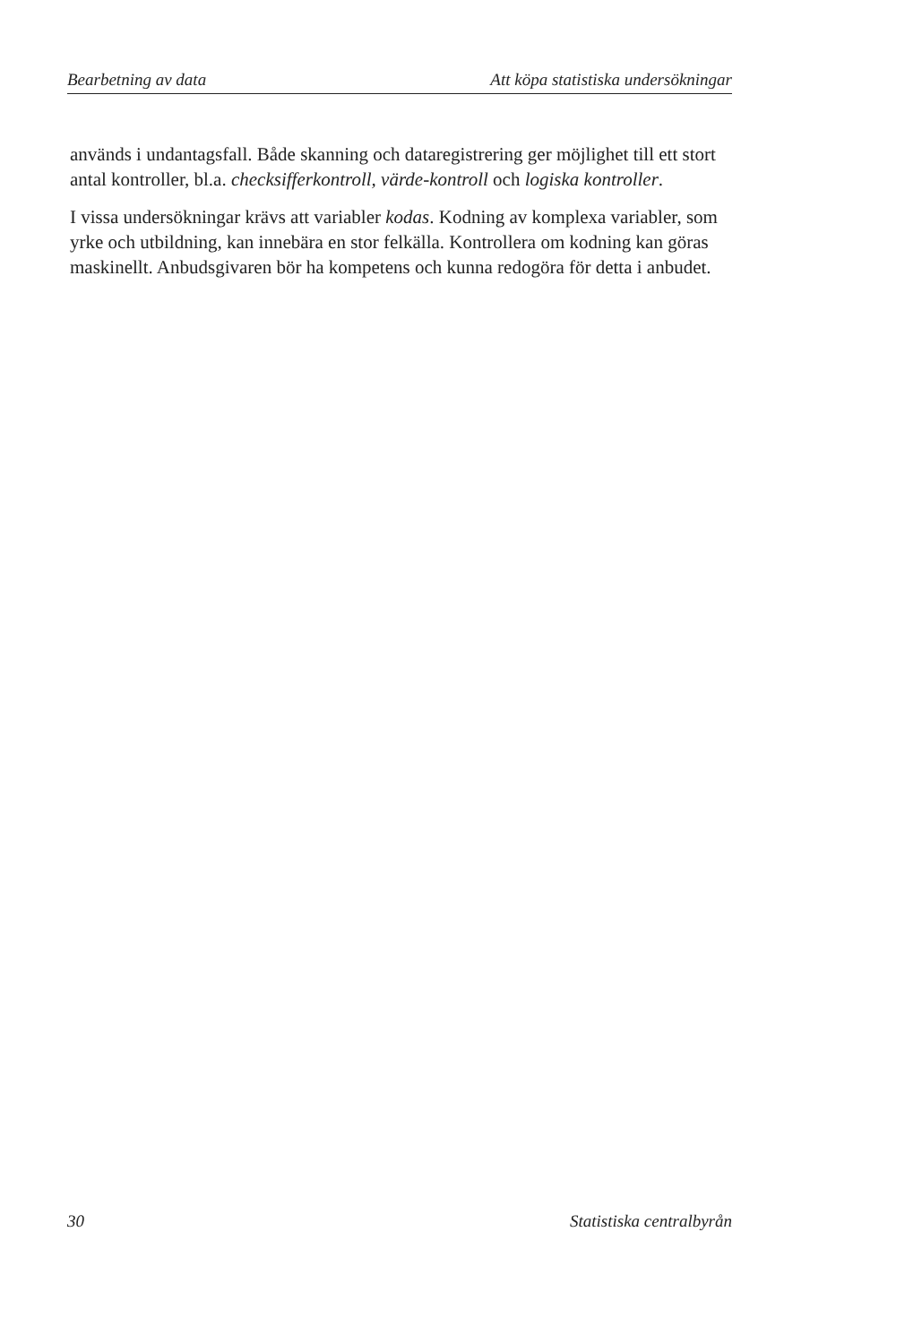Bearbetning av data Att köpa statistiska undersökningar
används i undantagsfall. Både skanning och dataregistrering ger möjlighet till ett stort antal kontroller, bl.a. checksifferkontroll, värde-kontroll och logiska kontroller.
I vissa undersökningar krävs att variabler kodas. Kodning av komplexa variabler, som yrke och utbildning, kan innebära en stor felkälla. Kontrollera om kodning kan göras maskinellt. Anbudsgivaren bör ha kompetens och kunna redogöra för detta i anbudet.
30 Statistiska centralbyrån